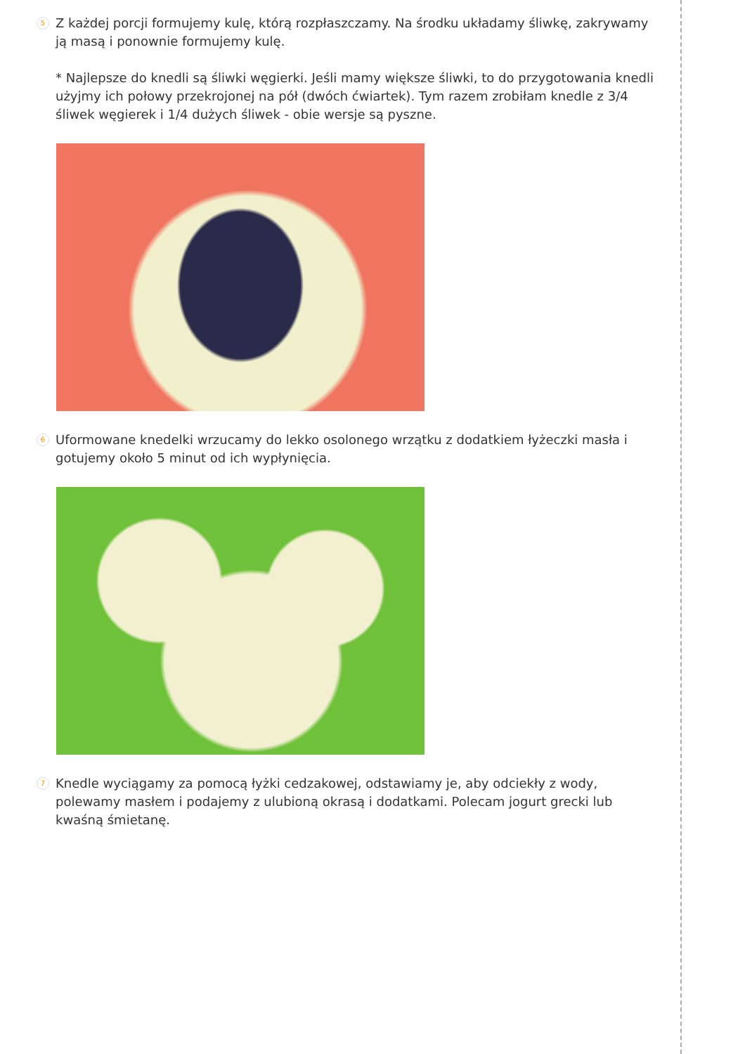5
Z każdej porcji formujemy kulę, którą rozpłaszczamy. Na środku układamy śliwkę, zakrywamy ją masą i ponownie formujemy kulę.
* Najlepsze do knedli są śliwki węgierki. Jeśli mamy większe śliwki, to do przygotowania knedli użyjmy ich połowy przekrojonej na pół (dwóch ćwiartek). Tym razem zrobiłam knedle z 3/4 śliwek węgierek i 1/4 dużych śliwek - obie wersje są pyszne.
6
Uformowane knedelki wrzucamy do lekko osolonego wrzątku z dodatkiem łyżeczki masła i gotujemy około 5 minut od ich wypłynięcia.
7
Knedle wyciągamy za pomocą łyżki cedzakowej, odstawiamy je, aby odciekły z wody, polewamy masłem i podajemy z ulubioną okrasą i dodatkami. Polecam jogurt grecki lub kwaśną śmietanę.